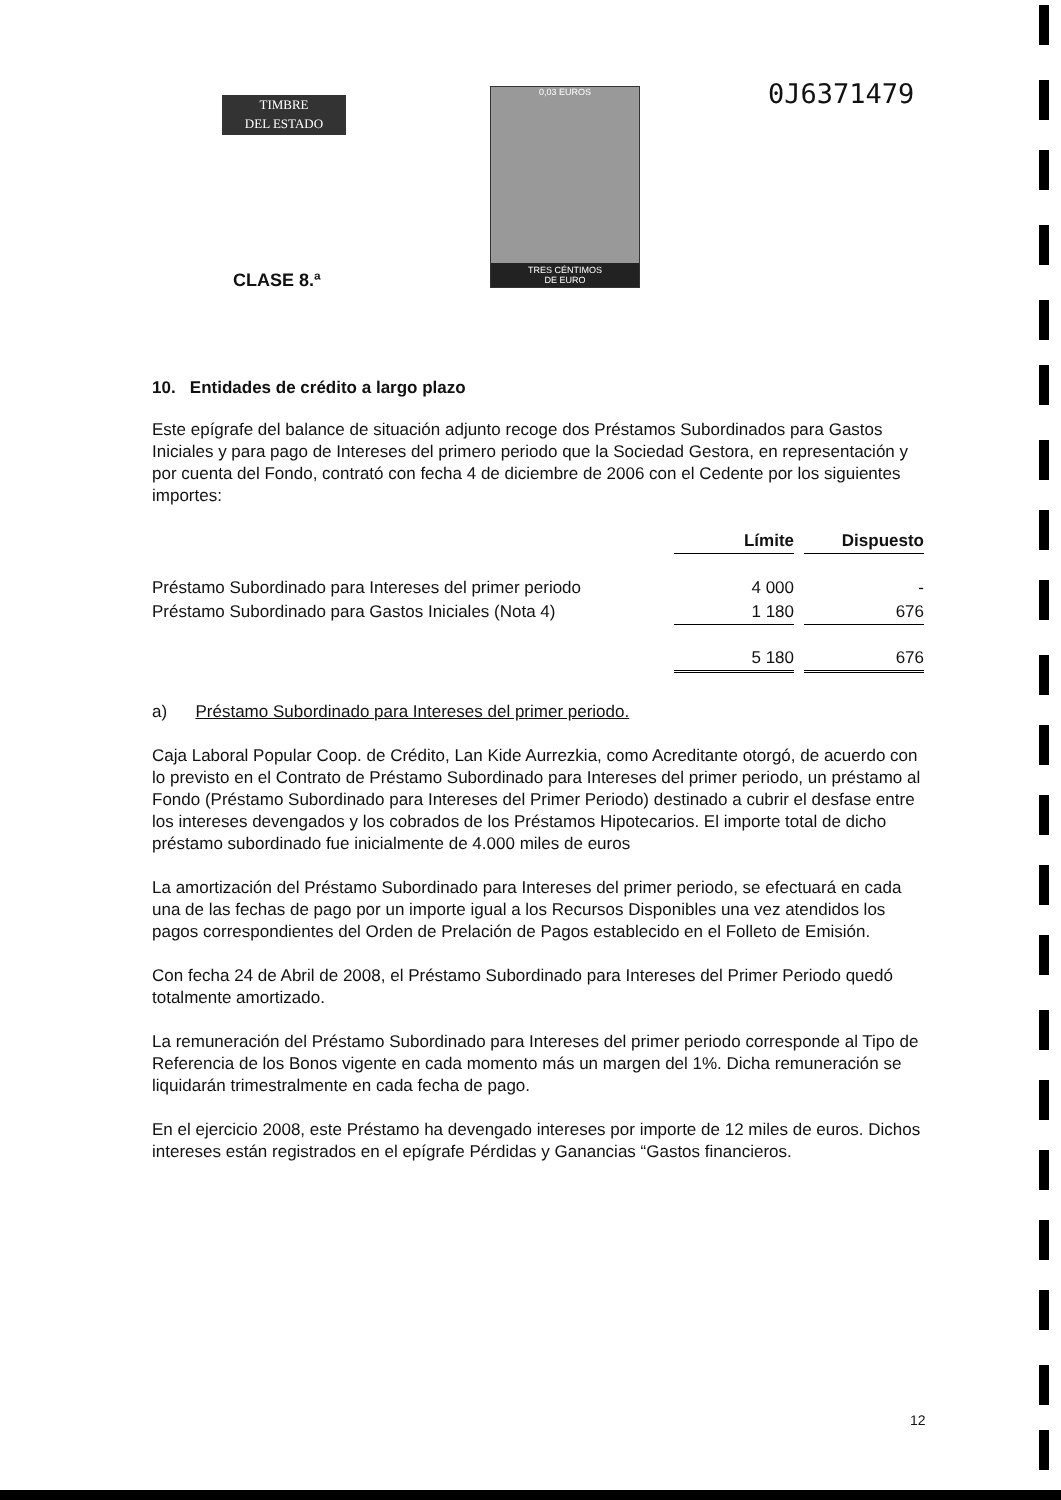TIMBRE
DEL ESTADO
0,03 EUROS
TRES CÉNTIMOS
DE EURO
0J6371479
CLASE 8.ª
10. Entidades de crédito a largo plazo
Este epígrafe del balance de situación adjunto recoge dos Préstamos Subordinados para Gastos Iniciales y para pago de Intereses del primero periodo que la Sociedad Gestora, en representación y por cuenta del Fondo, contrató con fecha 4 de diciembre de 2006 con el Cedente por los siguientes importes:
| | Límite | | Dispuesto |
| --- | --- | --- | --- |
| Préstamo Subordinado para Intereses del primer periodo | 4 000 | | - |
| Préstamo Subordinado para Gastos Iniciales (Nota 4) | 1 180 | | 676 |
| | 5 180 | | 676 |
a) Préstamo Subordinado para Intereses del primer periodo.
Caja Laboral Popular Coop. de Crédito, Lan Kide Aurrezkia, como Acreditante otorgó, de acuerdo con lo previsto en el Contrato de Préstamo Subordinado para Intereses del primer periodo, un préstamo al Fondo (Préstamo Subordinado para Intereses del Primer Periodo) destinado a cubrir el desfase entre los intereses devengados y los cobrados de los Préstamos Hipotecarios. El importe total de dicho préstamo subordinado fue inicialmente de 4.000 miles de euros
La amortización del Préstamo Subordinado para Intereses del primer periodo, se efectuará en cada una de las fechas de pago por un importe igual a los Recursos Disponibles una vez atendidos los pagos correspondientes del Orden de Prelación de Pagos establecido en el Folleto de Emisión.
Con fecha 24 de Abril de 2008, el Préstamo Subordinado para Intereses del Primer Periodo quedó totalmente amortizado.
La remuneración del Préstamo Subordinado para Intereses del primer periodo corresponde al Tipo de Referencia de los Bonos vigente en cada momento más un margen del 1%. Dicha remuneración se liquidarán trimestralmente en cada fecha de pago.
En el ejercicio 2008, este Préstamo ha devengado intereses por importe de 12 miles de euros. Dichos intereses están registrados en el epígrafe Pérdidas y Ganancias “Gastos financieros.
12